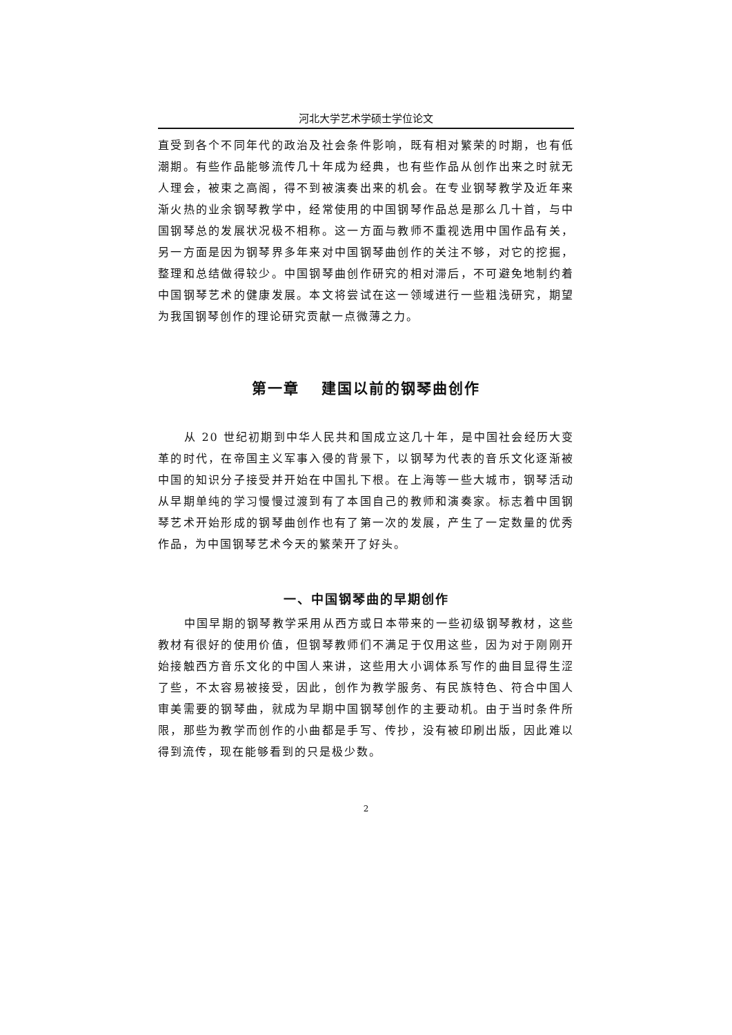河北大学艺术学硕士学位论文
直受到各个不同年代的政治及社会条件影响，既有相对繁荣的时期，也有低潮期。有些作品能够流传几十年成为经典，也有些作品从创作出来之时就无人理会，被束之高阁，得不到被演奏出来的机会。在专业钢琴教学及近年来渐火热的业余钢琴教学中，经常使用的中国钢琴作品总是那么几十首，与中国钢琴总的发展状况极不相称。这一方面与教师不重视选用中国作品有关，另一方面是因为钢琴界多年来对中国钢琴曲创作的关注不够，对它的挖掘，整理和总结做得较少。中国钢琴曲创作研究的相对滞后，不可避免地制约着中国钢琴艺术的健康发展。本文将尝试在这一领域进行一些粗浅研究，期望为我国钢琴创作的理论研究贡献一点微薄之力。
第一章　 建国以前的钢琴曲创作
从 20 世纪初期到中华人民共和国成立这几十年，是中国社会经历大变革的时代，在帝国主义军事入侵的背景下，以钢琴为代表的音乐文化逐渐被中国的知识分子接受并开始在中国扎下根。在上海等一些大城市，钢琴活动从早期单纯的学习慢慢过渡到有了本国自己的教师和演奏家。标志着中国钢琴艺术开始形成的钢琴曲创作也有了第一次的发展，产生了一定数量的优秀作品，为中国钢琴艺术今天的繁荣开了好头。
一、中国钢琴曲的早期创作
中国早期的钢琴教学采用从西方或日本带来的一些初级钢琴教材，这些教材有很好的使用价值，但钢琴教师们不满足于仅用这些，因为对于刚刚开始接触西方音乐文化的中国人来讲，这些用大小调体系写作的曲目显得生涩了些，不太容易被接受，因此，创作为教学服务、有民族特色、符合中国人审美需要的钢琴曲，就成为早期中国钢琴创作的主要动机。由于当时条件所限，那些为教学而创作的小曲都是手写、传抄，没有被印刷出版，因此难以得到流传，现在能够看到的只是极少数。
2